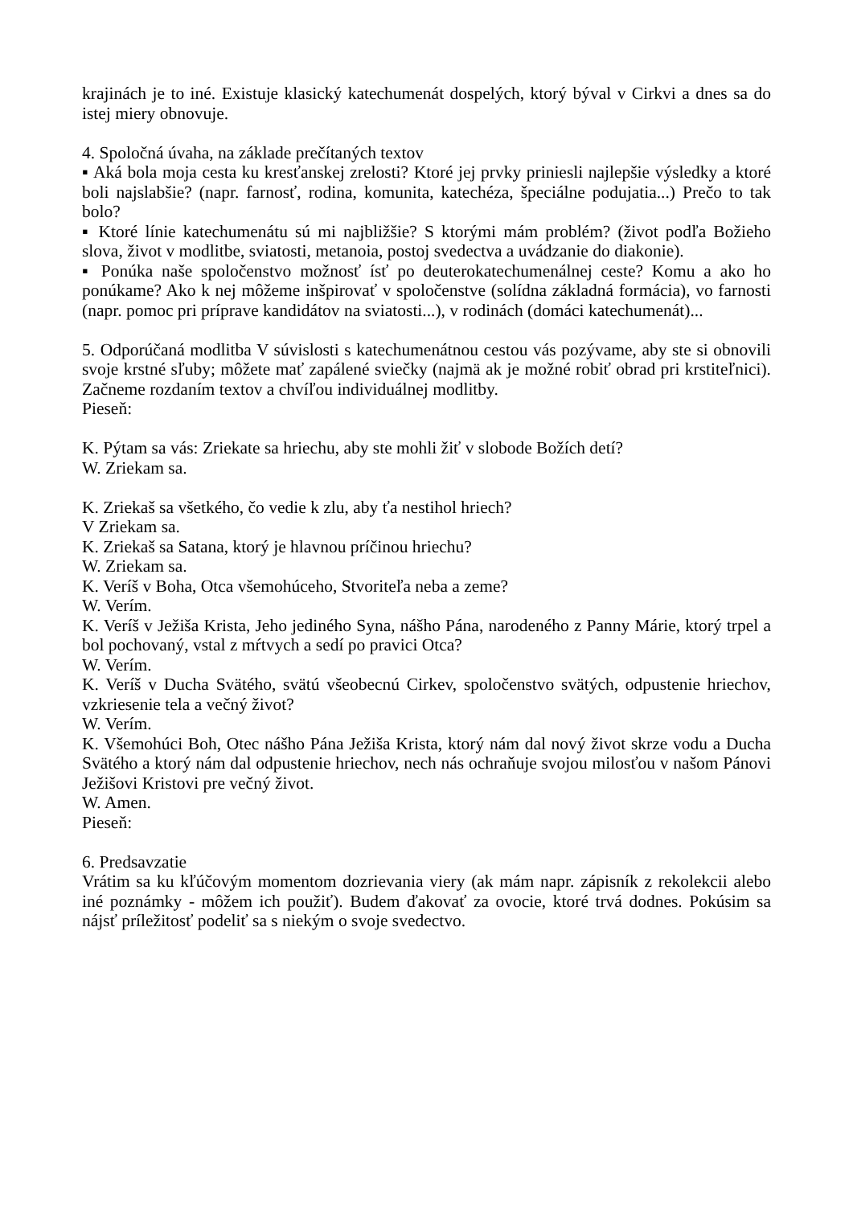krajinách je to iné. Existuje klasický katechumenát dospelých, ktorý býval v Cirkvi a dnes sa do istej miery obnovuje.
4. Spoločná úvaha, na základe prečítaných textov
▪ Aká bola moja cesta ku kresťanskej zrelosti? Ktoré jej prvky priniesli najlepšie výsledky a ktoré boli najslabšie? (napr. farnosť, rodina, komunita, katechéza, špeciálne podujatia...) Prečo to tak bolo?
▪ Ktoré línie katechumenátu sú mi najbližšie? S ktorými mám problém? (život podľa Božieho slova, život v modlitbe, sviatosti, metanoia, postoj svedectva a uvádzanie do diakonie).
▪ Ponúka naše spoločenstvo možnosť ísť po deuterokatechumenálnej ceste? Komu a ako ho ponúkame? Ako k nej môžeme inšpirovať v spoločenstve (solídna základná formácia), vo farnosti (napr. pomoc pri príprave kandidátov na sviatosti...), v rodinách (domáci katechumenát)...
5. Odporúčaná modlitba V súvislosti s katechumenátnou cestou vás pozývame, aby ste si obnovili svoje krstné sľuby; môžete mať zapálené sviečky (najmä ak je možné robiť obrad pri krstiteľnici). Začneme rozdaním textov a chvíľou individuálnej modlitby.
Pieseň:
K. Pýtam sa vás: Zriekate sa hriechu, aby ste mohli žiť v slobode Božích detí?
W. Zriekam sa.
K. Zriekaš sa všetkého, čo vedie k zlu, aby ťa nestihol hriech?
V Zriekam sa.
K. Zriekaš sa Satana, ktorý je hlavnou príčinou hriechu?
W. Zriekam sa.
K. Veríš v Boha, Otca všemohúceho, Stvoriteľa neba a zeme?
W. Verím.
K. Veríš v Ježiša Krista, Jeho jediného Syna, nášho Pána, narodeného z Panny Márie, ktorý trpel a bol pochovaný, vstal z mŕtvych a sedí po pravici Otca?
W. Verím.
K. Veríš v Ducha Svätého, svätú všeobecnú Cirkev, spoločenstvo svätých, odpustenie hriechov, vzkriesenie tela a večný život?
W. Verím.
K. Všemohúci Boh, Otec nášho Pána Ježiša Krista, ktorý nám dal nový život skrze vodu a Ducha Svätého a ktorý nám dal odpustenie hriechov, nech nás ochraňuje svojou milosťou v našom Pánovi Ježišovi Kristovi pre večný život.
W. Amen.
Pieseň:
6. Predsavzatie
Vrátim sa ku kľúčovým momentom dozrievania viery (ak mám napr. zápisník z rekolekcii alebo iné poznámky - môžem ich použiť). Budem ďakovať za ovocie, ktoré trvá dodnes. Pokúsim sa nájsť príležitosť podeliť sa s niekým o svoje svedectvo.